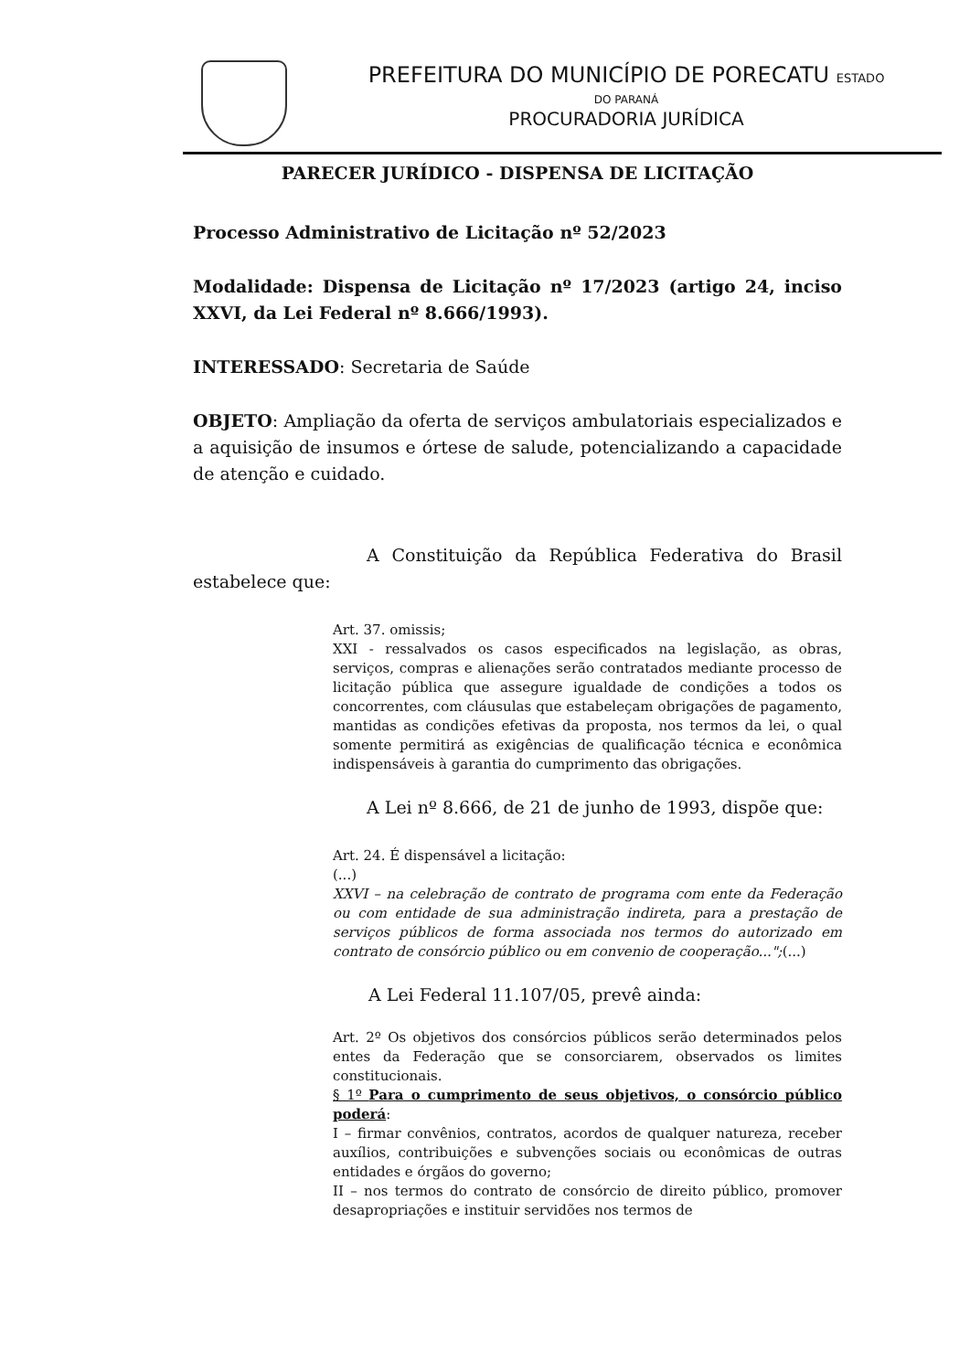PREFEITURA DO MUNICÍPIO DE PORECATU ESTADO
DO PARANÁ
PROCURADORIA JURÍDICA
PARECER JURÍDICO - DISPENSA DE LICITAÇÃO
Processo Administrativo de Licitação nº 52/2023
Modalidade: Dispensa de Licitação nº 17/2023 (artigo 24, inciso XXVI, da Lei Federal nº 8.666/1993).
INTERESSADO: Secretaria de Saúde
OBJETO: Ampliação da oferta de serviços ambulatoriais especializados e a aquisição de insumos e órtese de salude, potencializando a capacidade de atenção e cuidado.
A Constituição da República Federativa do Brasil estabelece que:
Art. 37. omissis;
XXI - ressalvados os casos especificados na legislação, as obras, serviços, compras e alienações serão contratados mediante processo de licitação pública que assegure igualdade de condições a todos os concorrentes, com cláusulas que estabeleçam obrigações de pagamento, mantidas as condições efetivas da proposta, nos termos da lei, o qual somente permitirá as exigências de qualificação técnica e econômica indispensáveis à garantia do cumprimento das obrigações.
A Lei nº 8.666, de 21 de junho de 1993, dispõe que:
Art. 24. É dispensável a licitação:
(...)
XXVI – na celebração de contrato de programa com ente da Federação ou com entidade de sua administração indireta, para a prestação de serviços públicos de forma associada nos termos do autorizado em contrato de consórcio público ou em convenio de cooperação...";(...)
A Lei Federal 11.107/05, prevê ainda:
Art. 2º Os objetivos dos consórcios públicos serão determinados pelos entes da Federação que se consorciarem, observados os limites constitucionais.
§ 1º Para o cumprimento de seus objetivos, o consórcio público poderá:
I – firmar convênios, contratos, acordos de qualquer natureza, receber auxílios, contribuições e subvenções sociais ou econômicas de outras entidades e órgãos do governo;
II – nos termos do contrato de consórcio de direito público, promover desapropriações e instituir servidões nos termos de